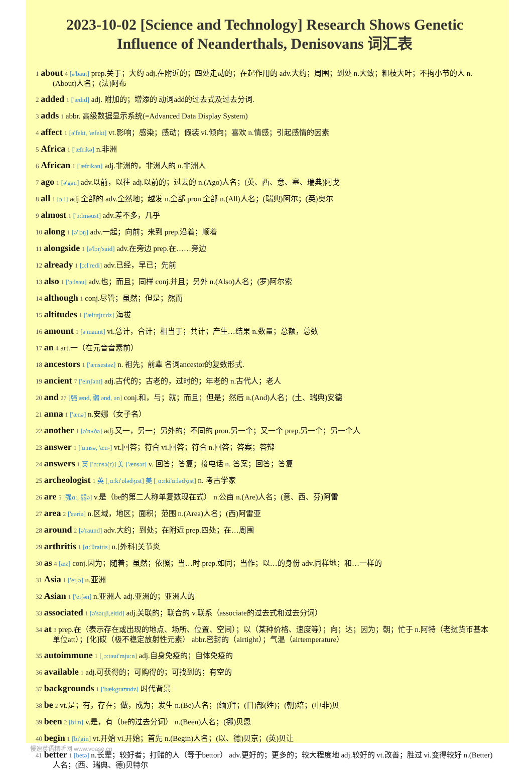2023-10-02 [Science and Technology] Research Shows Genetic Influence of Neanderthals, Denisovans 词汇表
1 about 4 [ə'baut] prep.关于；大约 adj.在附近的；四处走动的；在起作用的 adv.大约；周围；到处 n.大致；粗枝大叶；不拘小节的人 n.(About)人名；(法)阿布
2 added 1 ['ædɪd] adj. 附加的；增添的 动词add的过去式及过去分词.
3 adds 1 abbr. 高级数据显示系统(=Advanced Data Display System)
4 affect 1 [ə'fekt, 'æfekt] vt.影响；感染；感动；假装 vi.倾向；喜欢 n.情感；引起感情的因素
5 Africa 1 ['æfrikə] n.非洲
6 African 1 ['æfrikən] adj.非洲的，非洲人的 n.非洲人
7 ago 1 [ə'gəu] adv.以前，以往 adj.以前的；过去的 n.(Ago)人名；(英、西、意、塞、瑞典)阿戈
8 all 1 [ɔ:l] adj.全部的 adv.全然地；越发 n.全部 pron.全部 n.(All)人名；(瑞典)阿尔；(英)奥尔
9 almost 1 ['ɔ:lməust] adv.差不多，几乎
10 along 1 [ə'lɔŋ] adv.一起；向前；来到 prep.沿着；顺着
11 alongside 1 [ə'lɔŋ'said] adv.在旁边 prep.在……旁边
12 already 1 [ɔ:l'redi] adv.已经，早已；先前
13 also 1 ['ɔ:lsəu] adv.也；而且；同样 conj.并且；另外 n.(Also)人名；(罗)阿尔索
14 although 1 conj.尽管；虽然；但是；然而
15 altitudes 1 ['æltɪtju:dz] 海拔
16 amount 1 [ə'maunt] vi.总计，合计；相当于；共计；产生…结果 n.数量；总额，总数
17 an 4 art.一（在元音音素前）
18 ancestors 1 ['ænsestəz] n. 祖先；前辈 名词ancestor的复数形式.
19 ancient 7 ['einʃənt] adj.古代的；古老的，过时的；年老的 n.古代人；老人
20 and 27 [强 ænd, 弱 ənd, ən] conj.和，与；就；而且；但是；然后 n.(And)人名；(土、瑞典)安德
21 anna 1 ['ænə] n.安娜（女子名）
22 another 1 [ə'nʌðə] adj.又一，另一；另外的；不同的 pron.另一个；又一个 prep.另一个；另一个人
23 answer 1 ['ɑ:nsə, 'æn-] vt.回答；符合 vi.回答；符合 n.回答；答案；答辩
24 answers 1 英 ['ɑ:nsə(r)] 美 ['ænsər] v. 回答；答复；接电话 n. 答案；回答；答复
25 archeologist 1 英 [ˌɑ:kɪ'ɒlədʒɪst] 美 [ˌɑ:rki'ɑ:lədʒɪst] n. 考古学家
26 are 5 [强ɑ:, 弱ə] v.是（be的第二人称单复数现在式） n.公亩 n.(Are)人名；(意、西、芬)阿雷
27 area 2 ['εəriə] n.区域，地区；面积；范围 n.(Area)人名；(西)阿雷亚
28 around 2 [ə'raund] adv.大约；到处；在附近 prep.四处；在…周围
29 arthritis 1 [ɑ:'θraitis] n.[外科]关节炎
30 as 4 [æz] conj.因为；随着；虽然；依照；当…时 prep.如同；当作；以…的身份 adv.同样地；和…一样的
31 Asia 1 ['eiʃə] n.亚洲
32 Asian 1 ['eiʃən] n.亚洲人 adj.亚洲的；亚洲人的
33 associated 1 [ə'səuʃi,eitid] adj.关联的；联合的 v.联系（associate的过去式和过去分词）
34 at 3 prep.在（表示存在或出现的地点、场所、位置、空间）；以（某种价格、速度等）；向；达；因为；朝；忙于 n.阿特（老挝货币基本单位att）；[化]砹（极不稳定放射性元素） abbr.密封的（airtight）；气温（airtemperature）
35 autoimmune 1 [ˌɔ:təui'mju:n] adj.自身免疫的；自体免疫的
36 available 1 adj.可获得的；可购得的；可找到的；有空的
37 backgrounds 1 ['bækgraʊndz] 时代背景
38 be 2 vt.是；有，存在；做，成为；发生 n.(Be)人名；(缅)拜；(日)部(姓)；(朝)培；(中非)贝
39 been 2 [bi:n] v.是，有（be的过去分词） n.(Been)人名；(挪)贝恩
40 begin 1 [bi'gin] vt.开始 vi.开始；首先 n.(Begin)人名；(以、德)贝京；(英)贝让
41 better 1 [betə] n.长辈；较好者；打赌的人（等于bettor） adv.更好的；更多的；较大程度地 adj.较好的 vt.改善；胜过 vi.变得较好 n.(Better)人名；(西、瑞典、德)贝特尔
慢速英语精听网 www.voase.cn